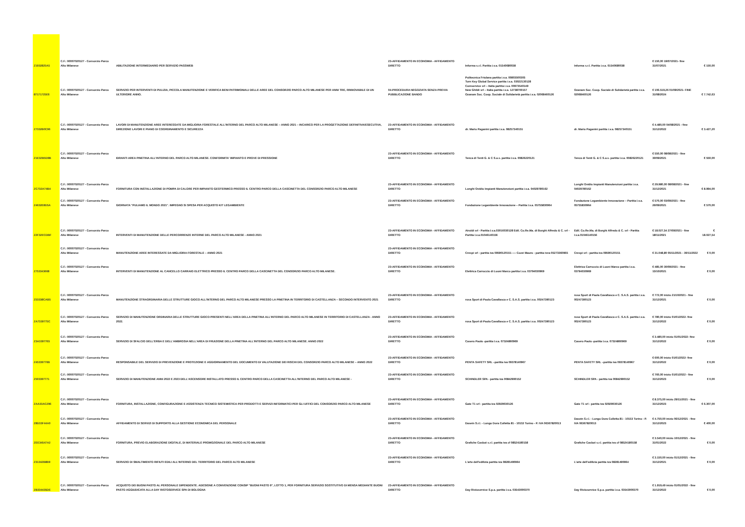| Z1932825A5 | C.F.: 90007020127 - Consorzio Parco Alto Milanese | ABILITAZIONE INTERMEDIARIO PER SERVIZIO PASSWEB | 23-AFFIDAMENTO IN ECONOMIA - AFFIDAMENTO DIRETTO | Informa s.r.l. Partita i.v.a. 01540680038 | Informa s.r.l. Partita i.v.a. 01540680038 | € 150,00 19/07/2021- fine 31/07/2021 | € 150,00 |
| 87171725E6 | C.F.: 90007020127 - Consorzio Parco Alto Milanese | SERVIZIO PER INTERVENTI DI PULIZIA, PICCOLA MANUTENZIONE E VERIFICA BENI PATRIMONIALI DELLE AREE DEL CONSORZIO PARCO ALTO MILANESE PER ANNI TRE, RINNOVABILE DI UN ULTERIORE ANNO. | 04-PROCEDURA NEGOZIATA SENZA PREVIA PUBBLICAZIONE BANDO | Pulitecnica Friulana partita i.v.a. 00803500305 Turn Key Global Service partita i.v.a. 03022130128 Comservice srl – Italia partita i.v.a. 00973540149 New Ghibli srl – Italia partita i.v.a. 12738700157 Ozanam Soc. Coop. Sociale di Solidarietà partita i.v.a. 02068460126 | Ozanam Soc. Coop. Sociale di Solidarietà partita i.v.a. 02068460126 | € 106.519,26 01/09/2021- FINE 31/08/2024 | € 7.742,63 |
| Z7332B0C96 | C.F.: 90007020127 - Consorzio Parco Alto Milanese | LAVORI DI MANUTENZIONE AREE INTERESSATE DA MIGLIORIA FORESTALE ALL'INTERNO DEL PARCO ALTO MILANESE – ANNO 2021 – INCARICO PER LA PROGETTAZIONE DEFINITIVA/ESECUTIVA, DIREZIONE LAVORI E PIANO DI COORDINAMENTO E SICUREZZA | 23-AFFIDAMENTO IN ECONOMIA - AFFIDAMENTO DIRETTO | dr. Mario Paganini partita i.v.a. 08257340151 | dr. Mario Paganini partita i.v.a. 08257340151 | € 4.480,00 04/08/2021 - fine 31/12/2022 | € 3.427,20 |
| Z1E32B5D9B | C.F.: 90007020127 - Consorzio Parco Alto Milanese | IDRANTI AREA PINETINA ALL'INTERNO DEL PARCO ALTO MILANESE. CONFORMITA' IMPIANTO E PROVE DI PRESSIONE | 23-AFFIDAMENTO IN ECONOMIA - AFFIDAMENTO DIRETTO | Tenca di Tenti G. & C S.a.s. partita I.v.a. 00826220121 | Tenca di Tenti G. & C S.a.s. partita I.v.a. 00826220121 | € 550,00 08/08/2021 - fine 30/09/2021 | € 550,00 |
| ZC732A74B4 | C.F.: 90007020127 - Consorzio Parco Alto Milanese | FORNITURA CON INSTALLAZIONE DI POMPA DI CALORE PER IMPIANTO GEOTERMICO PRESSO IL CENTRO PARCO DELLA CASCINETTA DEL CONSORZIO PARCO ALTO MILANESE | 23-AFFIDAMENTO IN ECONOMIA - AFFIDAMENTO DIRETTO | Longhi Ovidio Impianti Manutenzioni partita i.v.a. 04029780162 | Longhi Ovidio Impianti Manutenzioni partita i.v.a. 04029780162 | € 29.980,00 08/08/2021 - fine 31/12/2021 | € 8.994,00 |
| Z4632E8D5A | C.F.: 90007020127 - Consorzio Parco Alto Milanese | GIORNATA "PULIAMO IL MONDO 2021". IMPEGNO SI SPESA PER ACQUISTO KIT LEGAMBIENTE | 23-AFFIDAMENTO IN ECONOMIA - AFFIDAMENTO DIRETTO | Fondazione Legambiente Innovazione – Partita I.v.a. 05755830964 | Fondazione Legambiente Innovazione – Partita I.v.a. 05755830964 | € 570,00 03/09/2021 - fine 26/09/2021 | € 570,00 |
| Z2F32ECDBF | C.F.: 90007020127 - Consorzio Parco Alto Milanese | INTERVENTI DI MANUTENZIONE DELLE PERCORRENZE INTERNE DEL PARCO ALTO MILANESE - ANNO 2021 | 23-AFFIDAMENTO IN ECONOMIA - AFFIDAMENTO DIRETTO | Airoldi srl - Partita I.v.a.03016030128 Edil. Co.Re.Ma. di Borghi Alfredo & C. srl - Partita I.v.a.01046140156 | Edil. Co.Re.Ma. di Borghi Alfredo & C. srl - Partita I.v.a.01046140156 | € 18.027,54 27/09/2021 - fine 18/11/2021 | € 18.027,54 |
| | C.F.: 90007020127 - Consorzio Parco Alto Milanese | MANUTENZIONE AREE INTERESSATE DA MIGLIORIA FORESTALE – ANNO 2021 | 23-AFFIDAMENTO IN ECONOMIA - AFFIDAMENTO DIRETTO | Crespi srl - partita iva 09590120151 ---- Cozzi Mauro - partita ivva 05273360965 | Crespi srl - partita iva 09590120151 | € 31.048,80 05/11/2021 - 30/11/2022 | € 0,00 |
| Z753343668 | C.F.: 90007020127 - Consorzio Parco Alto Milanese | INTERVENTI DI MANUTENZIONE AL CANCELLO CARRAIO ELETTRICO PRESSO IL CENTRO PARCO DELLA CASCINETTA DEL CONSORZIO PARCO ALTO MILANESE. | 23-AFFIDAMENTO IN ECONOMIA - AFFIDAMENTO DIRETTO | Elettrica Carroccio di Luoni Marco partita I.v.a. 03794030969 | Elettrica Carroccio di Luoni Marco partita I.v.a. 03794030969 | € 485,00 30/09/2021 - fine 15/10/2021 | € 0,00 |
| Z53338CAB5 | C.F.: 90007020127 - Consorzio Parco Alto Milanese | MANUTENZIONE STRAORDINARIA DELLE STRUTTURE GIOCO ALL'INTERNO DEL PARCO ALTO MILANESE PRESSO LA PINETINA IN TERRITORIO DI CASTELLANZA – SECONDO INTERVENTO 2021 | 23-AFFIDAMENTO IN ECONOMIA - AFFIDAMENTO DIRETTO | rosa Sport di Paola Cavallasca e C. S.A.S. partita i.v.a. 00247390123 | rosa Sport di Paola Cavallasca e C. S.A.S. partita i.v.a. 00247390123 | € 772,00 inizio 21/10/2021 - fine 31/12/2021 | € 0,00 |
| ZA7339775C | C.F.: 90007020127 - Consorzio Parco Alto Milanese | SERVIZIO DI MANUTENZIONE ORDINARIA DELLE STRUTTURE GIOCO PRESENTI NELL'AREA DELLA PINETINA ALL'INTERNO DEL PARCO ALTO MILANESE IN TERRITORIO DI CASTELLANZA - ANNO 2022. | 23-AFFIDAMENTO IN ECONOMIA - AFFIDAMENTO DIRETTO | rosa Sport di Paola Cavallasca e C. S.A.S. partita i.v.a. 00247390123 | rosa Sport di Paola Cavallasca e C. S.A.S. partita i.v.a. 00247390123 | € 780,00 inizio 01/01/2022- fine 31/12/2022 | € 0,00 |
| Z3A3397765 | C.F.: 90007020127 - Consorzio Parco Alto Milanese | SERVIZIO DI SFALCIO DELL'ERBA E DELL'AMBROSIA NELL'AREA DI FRUIZIONE DELLA PINETINA ALL'INTERNO DEL PARCO ALTO MILANESE. ANNO 2022 | 23-AFFIDAMENTO IN ECONOMIA - AFFIDAMENTO DIRETTO | Casero Paolo -partita I.v.a. 07324860969 | Casero Paolo -partita I.v.a. 07324860969 | € 3.480,00 inizio 01/01/2022- fine 31/12/2022 | € 0,00 |
| Z45339776B | C.F.: 90007020127 - Consorzio Parco Alto Milanese | RESPONSABILE DEL SERVIZIO DI PREVENZIONE E PROTEZIONE E AGGIORNAMENTO DEL DOCUMENTO DI VALUTAZIONE DEI RISCHI DEL CONSORZIO PARCO ALTO MILANESE – ANNO 2022 | 23-AFFIDAMENTO IN ECONOMIA - AFFIDAMENTO DIRETTO | PENTA SAFETY SRL –partita iva 09378140967 | PENTA SAFETY SRL –partita iva 09378140967 | € 600,00 inizio 01/01/2022- fine 31/12/2022 | € 0,00 |
| Z503397771 | C.F.: 90007020127 - Consorzio Parco Alto Milanese | SERVIZIO DI MANUTENZIONE ANNI 2022 E 2023 DELL'ASCENSORE INSTALLATO PRESSO IL CENTRO PARCO DELLA CASCINETTA ALL'INTERNO DEL PARCO ALTO MILANESE - | 23-AFFIDAMENTO IN ECONOMIA - AFFIDAMENTO DIRETTO | SCHINDLER SPA - partita iva 00842990152 | SCHINDLER SPA - partita iva 00842990152 | € 760,00 inizio 01/01/2022 - fine 31/12/2023 | € 0,00 |
| ZAA33AC296 | C.F.: 90007020127 - Consorzio Parco Alto Milanese | FORNITURA, INSTALLAZIONE, CONFIGURAZIONE E ASSISTENZA TECNICO SISTEMISTICA PER PRODOTTI E SERVIZI INFORMATICI PER GLI UFFICI DEL CONSORZIO PARCO ALTO MILANESE | 23-AFFIDAMENTO IN ECONOMIA - AFFIDAMENTO DIRETTO | Gate T1 srl - partita iva 02929030126 | Gate T1 srl - partita iva 02929030126 | € 8.375,00 inizio 29/11/2021 - fine 31/12/2023 | € 6.307,00 |
| Z8D33F44A0 | C.F.: 90007020127 - Consorzio Parco Alto Milanese | AFFIDAMENTO DI SERVIZI DI SUPPORTO ALLA GESTIONE ECONOMICA DEL PERSONALE | 23-AFFIDAMENTO IN ECONOMIA - AFFIDAMENTO DIRETTO | Dasein S.r.l. - Lungo Dora Colletta 81 - 10153 Torino - P. IVA 06367820013 | Dasein S.r.l. - Lungo Dora Colletta 81 - 10153 Torino - P. IVA 06367820013 | € 4.750,00 inizio 06/12/2021 - fine 31/12/2023 | € 400,00 |
| ZEE34547A2 | C.F.: 90007020127 - Consorzio Parco Alto Milanese | FORNITURA, PREVIO ELABORAZIONE DIGITALE, DI MATERIALE PROMOZIONALE DEL PARCO ALTO MILANESE | 23-AFFIDAMENTO IN ECONOMIA - AFFIDAMENTO DIRETTO | Grafiche Casbot s.r.l. partita iva cf 08524180158 | Grafiche Casbot s.r.l. partita iva cf 08524180158 | € 3.540,00 inizio 10/12/2021 - fine 31/01/2022 | € 0,00 |
| Z31342B8B9 | C.F.: 90007020127 - Consorzio Parco Alto Milanese | SERVIZIO DI SMALTIMENTO RIFIUTI EDILI ALL'INTERNO DEL TERRITORIO DEL PARCO ALTO MILANESE | 23-AFFIDAMENTO IN ECONOMIA - AFFIDAMENTO DIRETTO | L'arte dell'edilizia partita iva 08281490964 | L'arte dell'edilizia partita iva 08281490964 | € 3.150,00 inizio 01/12/2021 - fine 31/12/2021 | € 0,00 |
| ZB334435DE | C.F.: 90007020127 - Consorzio Parco Alto Milanese | ACQUISTO DEI BUONI PASTO AL PERSONALE DIPENDENTE. ADESIONE A CONVENZIONE CONSIP "BUONI PASTO 9", LOTTO 1, PER FORNITURA SERVIZIO SOSTITUTIVO DI MENSA MEDIANTE BUONI PASTO AGGIUDICATA ALLA DAY RISTOSERVICE SPA DI BOLOGNA | 23-AFFIDAMENTO IN ECONOMIA - AFFIDAMENTO DIRETTO | Day Ristoservice S.p.a. partita I.v.a. 03543000370 | Day Ristoservice S.p.a. partita I.v.a. 03543000370 | € 1.919,49 inizio 01/01/2022 - fine 31/12/2022 | € 0,00 |